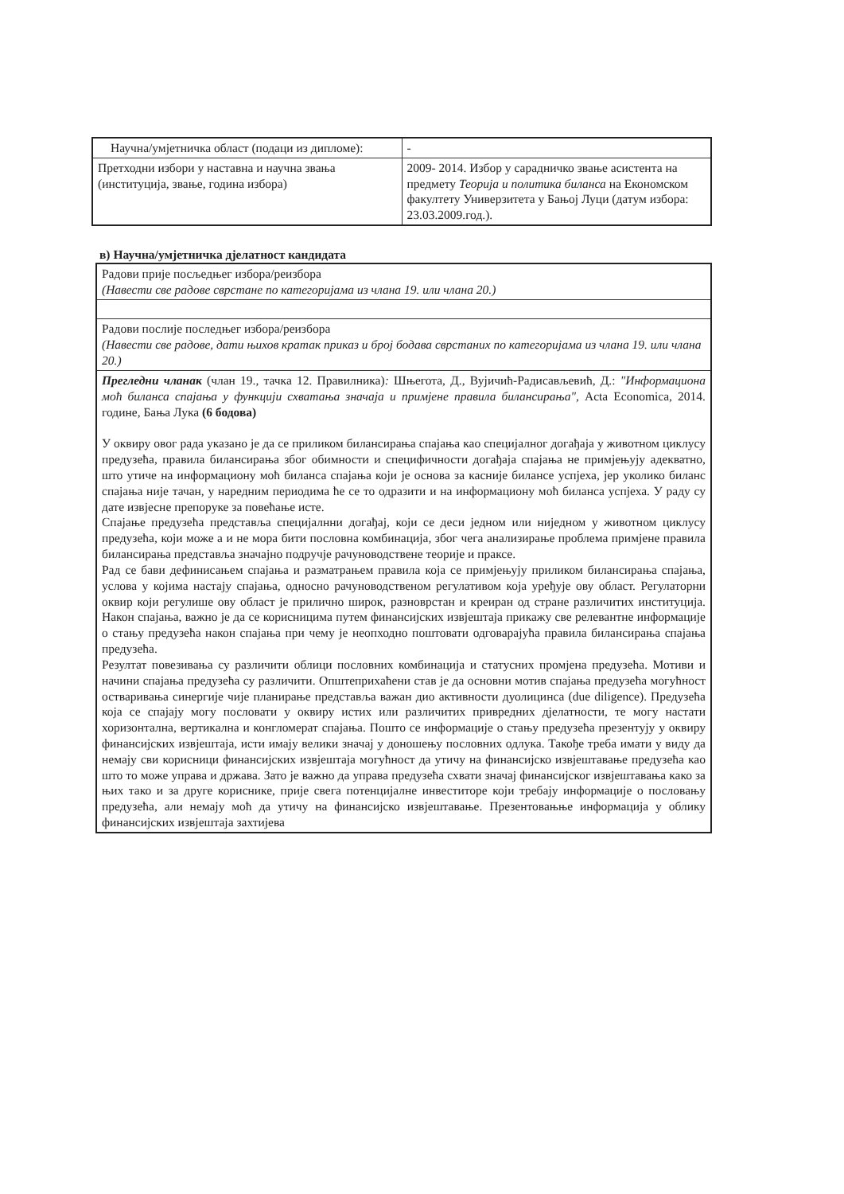| Научна/умјетничка област (подаци из дипломе): | - |
| Претходни избори у наставна и научна звања (институција, звање, година избора) | 2009- 2014. Избор у сарадничко звање асистента на предмету Теорија и политика биланса на Економском факултету Универзитета у Бањој Луци (датум избора: 23.03.2009.год.). |
в) Научна/умјетничка дјелатност кандидата
| Радови прије посљедњег избора/реизбора (Навести све радове сврстане по категоријама из члана 19. или члана 20.) |
| Радови послије последњег избора/реизбора (Навести све радове, дати њихов кратак приказ и број бодава сврстаних по категоријама из члана 19. или члана 20.) |
| Прегледни чланак (члан 19., тачка 12. Правилника) : Шњегота, Д., Вујичић-Радисављевић, Д.: "Информациона моћ биланса спајања у функцији схватања значаја и примјене правила билансирања" , Acta Economica, 2014. године, Бања Лука (6 бодова) У оквиру овог рада указано је да се приликом билансирања спајања као специјалног догађаја у животном циклусу предузећа, правила билансирања због обимности и специфичности догађаја спајања не примјењују адекватно, што утиче на информациону моћ биланса спајања који је основа за касније билансе успјеха, јер уколико биланс спајања није тачан, у наредним периодима ће се то одразити и на информациону моћ биланса успјеха. У раду су дате извјесне препоруке за повећање исте. Спајање предузећа представља специјалнни догађај, који се деси једном или ниједном у животном циклусу предузећа, који може а и не мора бити пословна комбинација, због чега анализирање проблема примјене правила билансирања представља значајно подручје рачуноводствене теорије и праксе. Рад се бави дефинисањем спајања и разматрањем правила која се примјењују приликом билансирања спајања, услова у којима настају спајања, односно рачуноводственом регулативом која уређује ову област. Регулаторни оквир који регулише ову област је прилично широк, разноврстан и креиран од стране различитих институција. Након спајања, важно је да се корисницима путем финансијских извјештаја прикажу све релевантне информације о стању предузећа након спајања при чему је неопходно поштовати одговарајућа правила билансирања спајања предузећа. Резултат повезивања су различити облици пословних комбинација и статусних промјена предузећа. Мотиви и начини спајања предузећа су различити. Општеприхаћени став је да основни мотив спајања предузећа могућност остваривања синергије чије планирање представља важан дио активности дуолицинса (due diligence). Предузећа која се спајају могу пословати у оквиру истих или различитих привредних дјелатности, те могу настати хоризонтална, вертикална и конгломерат спајања. Пошто се информације о стању предузећа презентују у оквиру финансијских извјештаја, исти имају велики значај у доношењу пословних одлука. Такође треба имати у виду да немају сви корисници финансијских извјештаја могућност да утичу на финансијско извјештавање предузећа као што то може управа и држава. Зато је важно да управа предузећа схвати значај финансијског извјештавања како за њих тако и за друге кориснике, прије свега потенцијалне инвеститоре који требају информације о пословању предузећа, али немају моћ да утичу на финансијско извјештавање. Презентовањње информација у облику финансијских извјештаја захтијева |